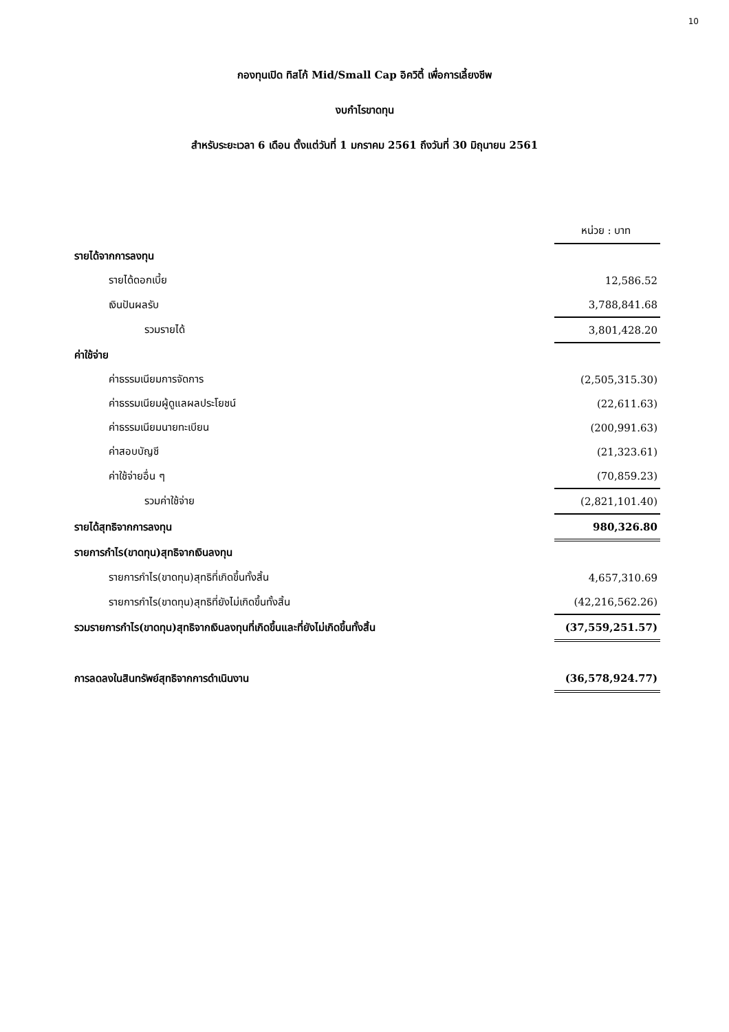10
กองทุนเปิด ทิสโก้ Mid/Small Cap อิควิตี้ เพื่อการเลี้ยงชีพ
งบกำไรขาดทุน
สำหรับระยะเวลา 6 เดือน ตั้งแต่วันที่ 1 มกราคม 2561 ถึงวันที่ 30 มิถุนายน 2561
| | หน่วย : บาท |
| รายได้จากการลงทุน | |
| รายได้ดอกเบี้ย | 12,586.52 |
| เงินปันผลรับ | 3,788,841.68 |
| รวมรายได้ | 3,801,428.20 |
| ค่าใช้จ่าย | |
| ค่าธรรมเนียมการจัดการ | (2,505,315.30) |
| ค่าธรรมเนียมผู้ดูแลผลประโยชน์ | (22,611.63) |
| ค่าธรรมเนียมนายทะเบียน | (200,991.63) |
| ค่าสอบบัญชี | (21,323.61) |
| ค่าใช้จ่ายอื่น ๆ | (70,859.23) |
| รวมค่าใช้จ่าย | (2,821,101.40) |
| รายได้สุทธิจากการลงทุน | 980,326.80 |
| รายการกำไร(ขาดทุน)สุทธิจากเงินลงทุน | |
| รายการกำไร(ขาดทุน)สุทธิที่เกิดขึ้นทั้งสิ้น | 4,657,310.69 |
| รายการกำไร(ขาดทุน)สุทธิที่ยังไม่เกิดขึ้นทั้งสิ้น | (42,216,562.26) |
| รวมรายการกำไร(ขาดทุน)สุทธิจากเงินลงทุนที่เกิดขึ้นและที่ยังไม่เกิดขึ้นทั้งสิ้น | (37,559,251.57) |
| การลดลงในสินทรัพย์สุทธิจากการดำเนินงาน | (36,578,924.77) |